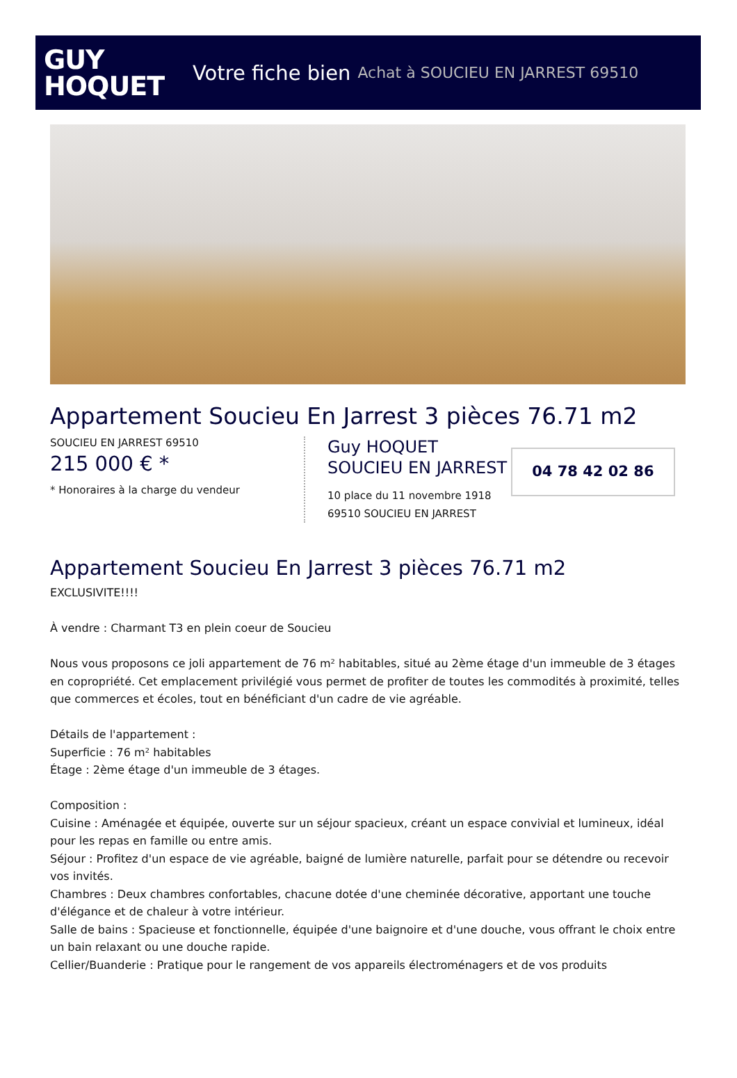GUY
HOQUET
Votre fiche bien Achat à SOUCIEU EN JARREST 69510
Appartement Soucieu En Jarrest 3 pièces 76.71 m2
SOUCIEU EN JARREST 69510
215 000 € *
* Honoraires à la charge du vendeur
Guy HOQUET
SOUCIEU EN JARREST
10 place du 11 novembre 1918
69510 SOUCIEU EN JARREST
04 78 42 02 86
Appartement Soucieu En Jarrest 3 pièces 76.71 m2
EXCLUSIVITE!!!!
À vendre : Charmant T3 en plein coeur de Soucieu
Nous vous proposons ce joli appartement de 76 m² habitables, situé au 2ème étage d'un immeuble de 3 étages en copropriété. Cet emplacement privilégié vous permet de profiter de toutes les commodités à proximité, telles que commerces et écoles, tout en bénéficiant d'un cadre de vie agréable.
Détails de l'appartement :
Superficie : 76 m² habitables
Étage : 2ème étage d'un immeuble de 3 étages.
Composition :
Cuisine : Aménagée et équipée, ouverte sur un séjour spacieux, créant un espace convivial et lumineux, idéal pour les repas en famille ou entre amis.
Séjour : Profitez d'un espace de vie agréable, baigné de lumière naturelle, parfait pour se détendre ou recevoir vos invités.
Chambres : Deux chambres confortables, chacune dotée d'une cheminée décorative, apportant une touche d'élégance et de chaleur à votre intérieur.
Salle de bains : Spacieuse et fonctionnelle, équipée d'une baignoire et d'une douche, vous offrant le choix entre un bain relaxant ou une douche rapide.
Cellier/Buanderie : Pratique pour le rangement de vos appareils électroménagers et de vos produits